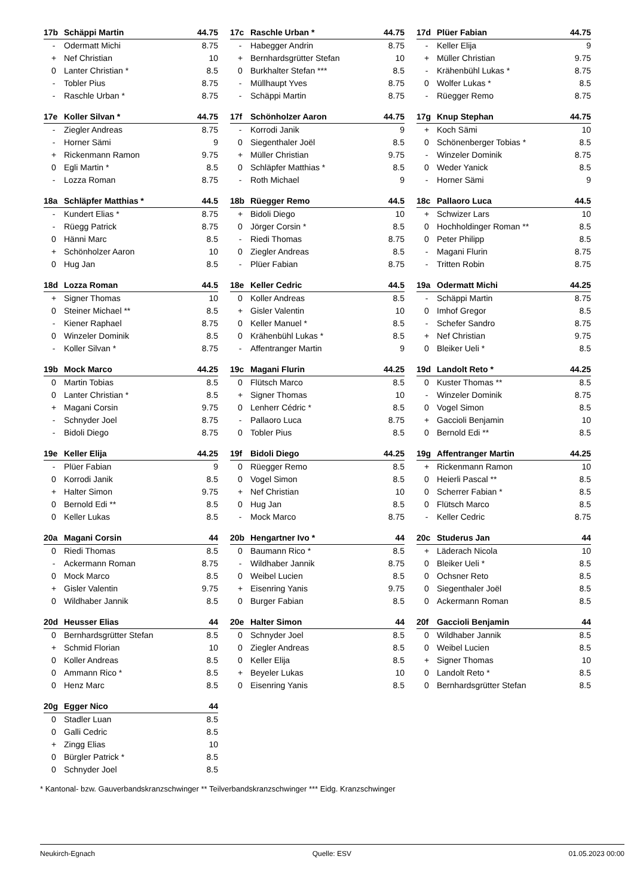| 17b | Schäppi Martin | 44.75 |
| --- | --- | --- |
| - | Odermatt Michi | 8.75 |
| + | Nef Christian | 10 |
| 0 | Lanter Christian * | 8.5 |
| - | Tobler Pius | 8.75 |
| - | Raschle Urban * | 8.75 |
| 17c | Raschle Urban * | 44.75 |
| --- | --- | --- |
| - | Habegger Andrin | 8.75 |
| + | Bernhardsgrütter Stefan | 10 |
| 0 | Burkhalter Stefan *** | 8.5 |
| - | Müllhaupt Yves | 8.75 |
| - | Schäppi Martin | 8.75 |
| 17d | Plüer Fabian | 44.75 |
| --- | --- | --- |
| - | Keller Elija | 9 |
| + | Müller Christian | 9.75 |
| - | Krähenbühl Lukas * | 8.75 |
| 0 | Wolfer Lukas * | 8.5 |
| - | Rüegger Remo | 8.75 |
| 17e | Koller Silvan * | 44.75 |
| --- | --- | --- |
| - | Ziegler Andreas | 8.75 |
| - | Horner Sämi | 9 |
| + | Rickenmann Ramon | 9.75 |
| 0 | Egli Martin * | 8.5 |
| - | Lozza Roman | 8.75 |
| 17f | Schönholzer Aaron | 44.75 |
| --- | --- | --- |
| - | Korrodi Janik | 9 |
| 0 | Siegenthaler Joël | 8.5 |
| + | Müller Christian | 9.75 |
| 0 | Schläpfer Matthias * | 8.5 |
| - | Roth Michael | 9 |
| 17g | Knup Stephan | 44.75 |
| --- | --- | --- |
| + | Koch Sämi | 10 |
| 0 | Schönenberger Tobias * | 8.5 |
| - | Winzeler Dominik | 8.75 |
| 0 | Weder Yanick | 8.5 |
| - | Horner Sämi | 9 |
| 18a | Schläpfer Matthias * | 44.5 |
| --- | --- | --- |
| - | Kundert Elias * | 8.75 |
| - | Rüegg Patrick | 8.75 |
| 0 | Hänni Marc | 8.5 |
| + | Schönholzer Aaron | 10 |
| 0 | Hug Jan | 8.5 |
| 18b | Rüegger Remo | 44.5 |
| --- | --- | --- |
| + | Bidoli Diego | 10 |
| 0 | Jörger Corsin * | 8.5 |
| - | Riedi Thomas | 8.75 |
| 0 | Ziegler Andreas | 8.5 |
| - | Plüer Fabian | 8.75 |
| 18c | Pallaoro Luca | 44.5 |
| --- | --- | --- |
| + | Schwizer Lars | 10 |
| 0 | Hochholdinger Roman ** | 8.5 |
| 0 | Peter Philipp | 8.5 |
| - | Magani Flurin | 8.75 |
| - | Tritten Robin | 8.75 |
| 18d | Lozza Roman | 44.5 |
| --- | --- | --- |
| + | Signer Thomas | 10 |
| 0 | Steiner Michael ** | 8.5 |
| - | Kiener Raphael | 8.75 |
| 0 | Winzeler Dominik | 8.5 |
| - | Koller Silvan * | 8.75 |
| 18e | Keller Cedric | 44.5 |
| --- | --- | --- |
| 0 | Koller Andreas | 8.5 |
| + | Gisler Valentin | 10 |
| 0 | Keller Manuel * | 8.5 |
| 0 | Krähenbühl Lukas * | 8.5 |
| - | Affentranger Martin | 9 |
| 19a | Odermatt Michi | 44.25 |
| --- | --- | --- |
| - | Schäppi Martin | 8.75 |
| 0 | Imhof Gregor | 8.5 |
| - | Schefer Sandro | 8.75 |
| + | Nef Christian | 9.75 |
| 0 | Bleiker Ueli * | 8.5 |
| 19b | Mock Marco | 44.25 |
| --- | --- | --- |
| 0 | Martin Tobias | 8.5 |
| 0 | Lanter Christian * | 8.5 |
| + | Magani Corsin | 9.75 |
| - | Schnyder Joel | 8.75 |
| - | Bidoli Diego | 8.75 |
| 19c | Magani Flurin | 44.25 |
| --- | --- | --- |
| 0 | Flütsch Marco | 8.5 |
| + | Signer Thomas | 10 |
| 0 | Lenherr Cédric * | 8.5 |
| - | Pallaoro Luca | 8.75 |
| 0 | Tobler Pius | 8.5 |
| 19d | Landolt Reto * | 44.25 |
| --- | --- | --- |
| 0 | Kuster Thomas ** | 8.5 |
| - | Winzeler Dominik | 8.75 |
| 0 | Vogel Simon | 8.5 |
| + | Gaccioli Benjamin | 10 |
| 0 | Bernold Edi ** | 8.5 |
| 19e | Keller Elija | 44.25 |
| --- | --- | --- |
| - | Plüer Fabian | 9 |
| 0 | Korrodi Janik | 8.5 |
| + | Halter Simon | 9.75 |
| 0 | Bernold Edi ** | 8.5 |
| 0 | Keller Lukas | 8.5 |
| 19f | Bidoli Diego | 44.25 |
| --- | --- | --- |
| 0 | Rüegger Remo | 8.5 |
| 0 | Vogel Simon | 8.5 |
| + | Nef Christian | 10 |
| 0 | Hug Jan | 8.5 |
| - | Mock Marco | 8.75 |
| 19g | Affentranger Martin | 44.25 |
| --- | --- | --- |
| + | Rickenmann Ramon | 10 |
| 0 | Heierli Pascal ** | 8.5 |
| 0 | Scherrer Fabian * | 8.5 |
| 0 | Flütsch Marco | 8.5 |
| - | Keller Cedric | 8.75 |
| 20a | Magani Corsin | 44 |
| --- | --- | --- |
| 0 | Riedi Thomas | 8.5 |
| - | Ackermann Roman | 8.75 |
| 0 | Mock Marco | 8.5 |
| + | Gisler Valentin | 9.75 |
| 0 | Wildhaber Jannik | 8.5 |
| 20b | Hengartner Ivo * | 44 |
| --- | --- | --- |
| 0 | Baumann Rico * | 8.5 |
| - | Wildhaber Jannik | 8.75 |
| 0 | Weibel Lucien | 8.5 |
| + | Eisenring Yanis | 9.75 |
| 0 | Burger Fabian | 8.5 |
| 20c | Studerus Jan | 44 |
| --- | --- | --- |
| + | Läderach Nicola | 10 |
| 0 | Bleiker Ueli * | 8.5 |
| 0 | Ochsner Reto | 8.5 |
| 0 | Siegenthaler Joël | 8.5 |
| 0 | Ackermann Roman | 8.5 |
| 20d | Heusser Elias | 44 |
| --- | --- | --- |
| 0 | Bernhardsgrütter Stefan | 8.5 |
| + | Schmid Florian | 10 |
| 0 | Koller Andreas | 8.5 |
| 0 | Ammann Rico * | 8.5 |
| 0 | Henz Marc | 8.5 |
| 20e | Halter Simon | 44 |
| --- | --- | --- |
| 0 | Schnyder Joel | 8.5 |
| 0 | Ziegler Andreas | 8.5 |
| 0 | Keller Elija | 8.5 |
| + | Beyeler Lukas | 10 |
| 0 | Eisenring Yanis | 8.5 |
| 20f | Gaccioli Benjamin | 44 |
| --- | --- | --- |
| 0 | Wildhaber Jannik | 8.5 |
| 0 | Weibel Lucien | 8.5 |
| + | Signer Thomas | 10 |
| 0 | Landolt Reto * | 8.5 |
| 0 | Bernhardsgrütter Stefan | 8.5 |
| 20g | Egger Nico | 44 |
| --- | --- | --- |
| 0 | Stadler Luan | 8.5 |
| 0 | Galli Cedric | 8.5 |
| + | Zingg Elias | 10 |
| 0 | Bürgler Patrick * | 8.5 |
| 0 | Schnyder Joel | 8.5 |
* Kantonal- bzw. Gauverbandskranzschwinger ** Teilverbandskranzschwinger *** Eidg. Kranzschwinger
Neukirch-Egnach Quelle: ESV 01.05.2023 00:00